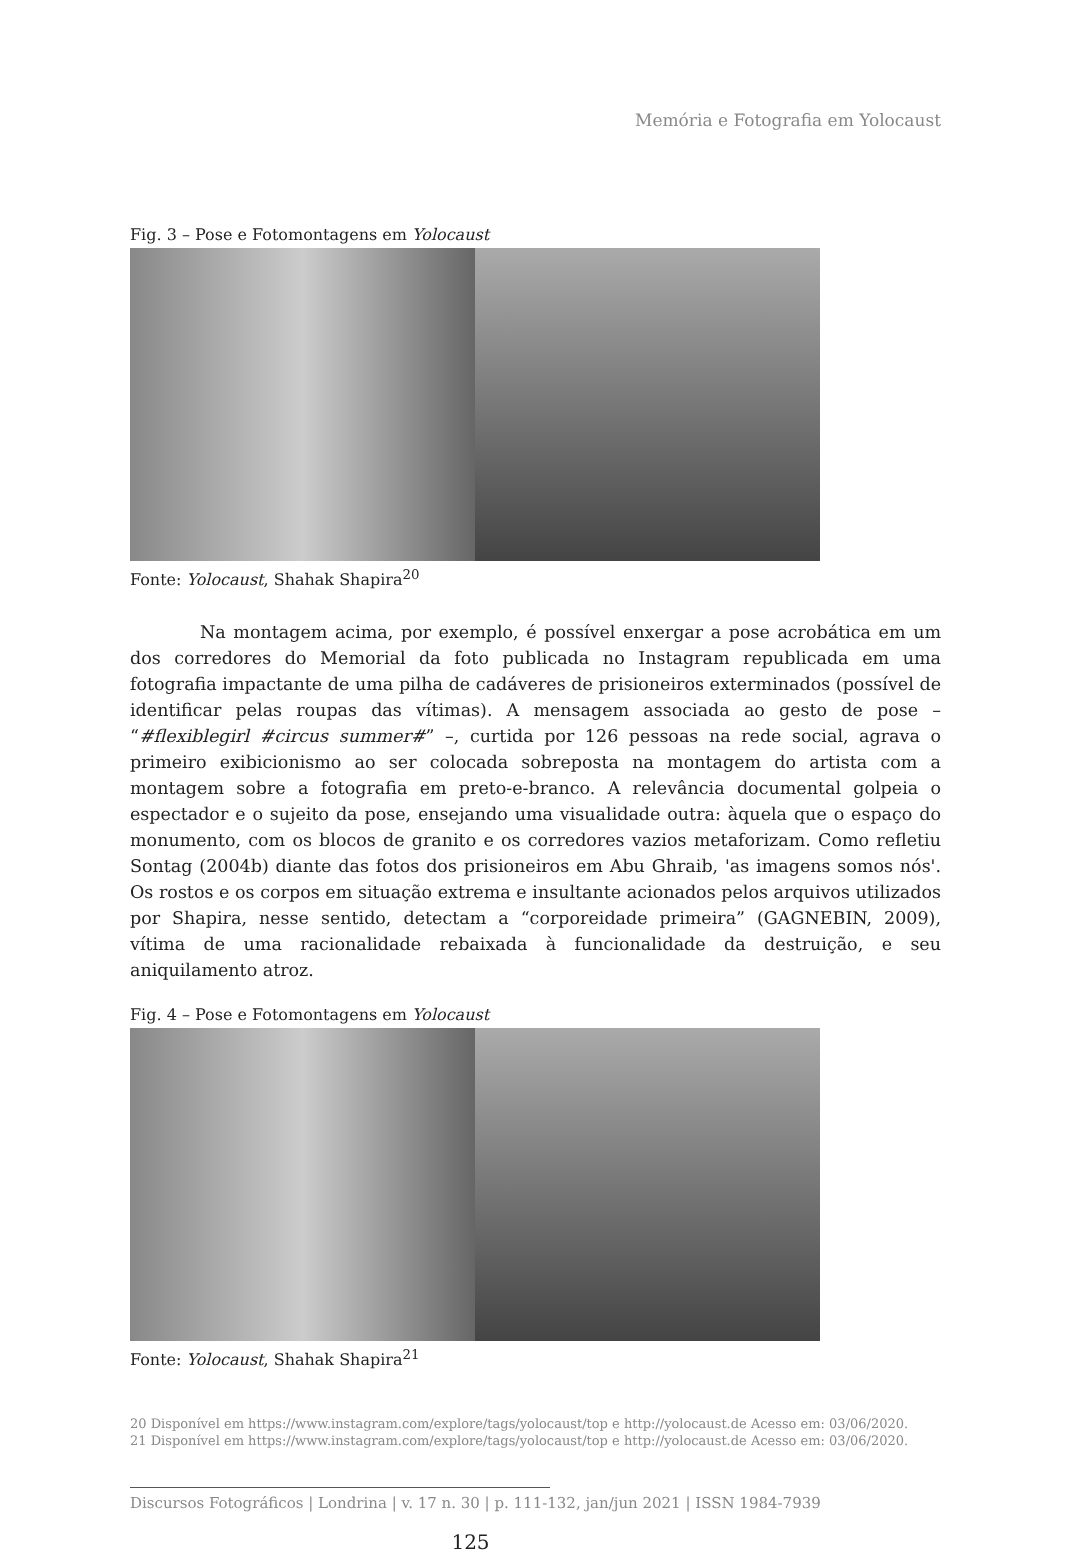Memória e Fotografia em Yolocaust
Fig. 3 – Pose e Fotomontagens em Yolocaust
Fonte: Yolocaust, Shahak Shapira<sup>20</sup>
    Na montagem acima, por exemplo, é possível enxergar a pose acrobática em um dos corredores do Memorial da foto publicada no Instagram republicada em uma fotografia impactante de uma pilha de cadáveres de prisioneiros exterminados (possível de identificar pelas roupas das vítimas). A mensagem associada ao gesto de pose – “#flexiblegirl #circus summer#” –, curtida por 126 pessoas na rede social, agrava o primeiro exibicionismo ao ser colocada sobreposta na montagem do artista com a montagem sobre a fotografia em preto-e-branco. A relevância documental golpeia o espectador e o sujeito da pose, ensejando uma visualidade outra: àquela que o espaço do monumento, com os blocos de granito e os corredores vazios metaforizam. Como refletiu Sontag (2004b) diante das fotos dos prisioneiros em Abu Ghraib, 'as imagens somos nós'. Os rostos e os corpos em situação extrema e insultante acionados pelos arquivos utilizados por Shapira, nesse sentido, detectam a “corporeidade primeira” (GAGNEBIN, 2009), vítima de uma racionalidade rebaixada à funcionalidade da destruição, e seu aniquilamento atroz.
Fig. 4 – Pose e Fotomontagens em Yolocaust
Fonte: Yolocaust, Shahak Shapira<sup>21</sup>
20 Disponível em https://www.instagram.com/explore/tags/yolocaust/top e http://yolocaust.de Acesso em: 03/06/2020.
21 Disponível em https://www.instagram.com/explore/tags/yolocaust/top e http://yolocaust.de Acesso em: 03/06/2020.
Discursos Fotográficos | Londrina | v. 17 n. 30 | p. 111-132, jan/jun 2021 | ISSN 1984-7939
125